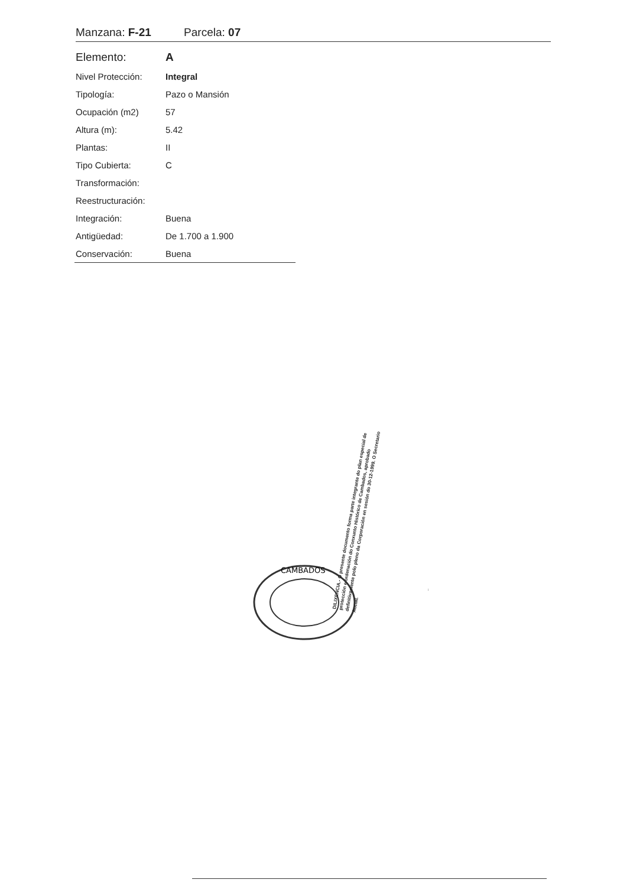Manzana: F-21 Parcela: 07
| Elemento: | A |
| Nivel Protección: | Integral |
| Tipología: | Pazo o Mansión |
| Ocupación (m2) | 57 |
| Altura (m): | 5.42 |
| Plantas: | II |
| Tipo Cubierta: | C |
| Transformación: | |
| Reestructuración: | |
| Integración: | Buena |
| Antigüedad: | De 1.700 a 1.900 |
| Conservación: | Buena |
CAMBADOS
DILIXENCIA.- O presente documento forma parte integrante do plan especial de protección e ordenación do Conxunto Histórico de Cambados, aprobado definitivamente polo pleno da Corporación en sesión do 30-12-1999. O Secretario Acctal.